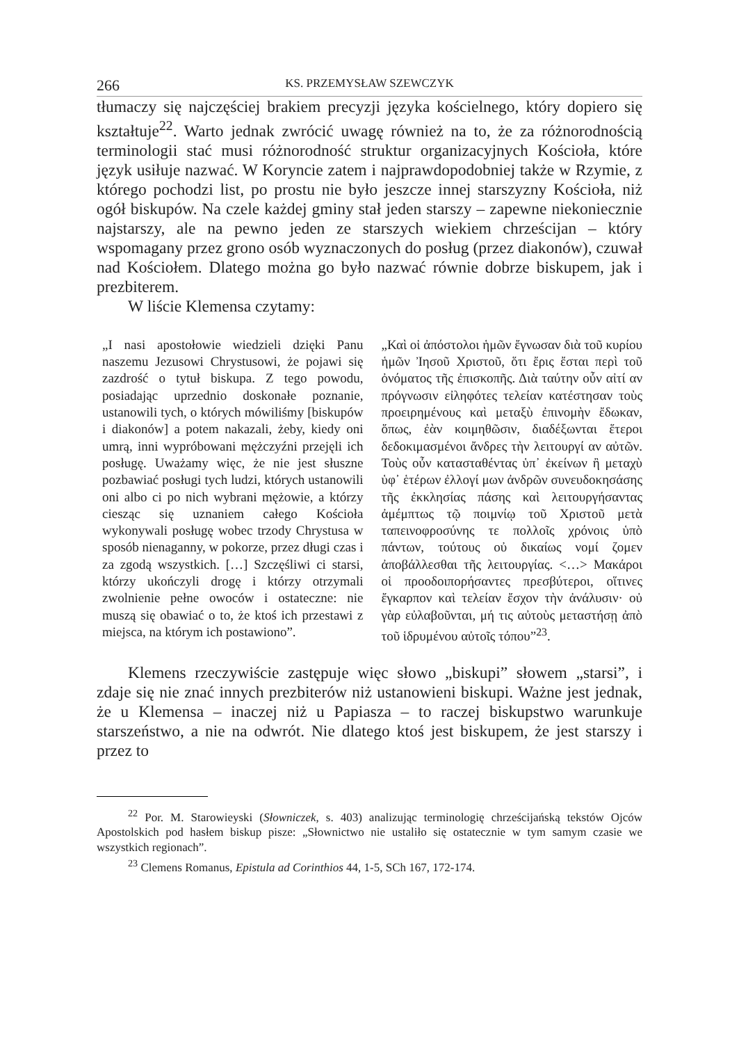266 KS. PRZEMYSŁAW SZEWCZYK
tłumaczy się najczęściej brakiem precyzji języka kościelnego, który dopiero się kształtuje<sup>22</sup>. Warto jednak zwrócić uwagę również na to, że za różnorodnością terminologii stać musi różnorodność struktur organizacyjnych Kościoła, które język usiłuje nazwać. W Koryncie zatem i najprawdopodobniej także w Rzymie, z którego pochodzi list, po prostu nie było jeszcze innej starszyzny Kościoła, niż ogół biskupów. Na czele każdej gminy stał jeden starszy – zapewne niekoniecznie najstarszy, ale na pewno jeden ze starszych wiekiem chrześcijan – który wspomagany przez grono osób wyznaczonych do posług (przez diakonów), czuwał nad Kościołem. Dlatego można go było nazwać równie dobrze biskupem, jak i prezbiterem.
W liście Klemensa czytamy:
„I nasi apostołowie wiedzieli dzięki Panu naszemu Jezusowi Chrystusowi, że pojawi się zazdrość o tytuł biskupa. Z tego powodu, posiadając uprzednio doskonałe poznanie, ustanowili tych, o których mówiliśmy [biskupów i diakonów] a potem nakazali, żeby, kiedy oni umrą, inni wypróbowani mężczyźni przejęli ich posługę. Uważamy więc, że nie jest słuszne pozbawiać posługi tych ludzi, których ustanowili oni albo ci po nich wybrani mężowie, a którzy ciesząc się uznaniem całego Kościoła wykonywali posługę wobec trzody Chrystusa w sposób nienaganny, w pokorze, przez długi czas i za zgodą wszystkich. […] Szczęśliwi ci starsi, którzy ukończyli drogę i którzy otrzymali zwolnienie pełne owoców i ostateczne: nie muszą się obawiać o to, że ktoś ich przestawi z miejsca, na którym ich postawiono”.
„Καὶ οἱ ἀπόστολοι ἡμῶν ἔγνωσαν διὰ τοῦ κυρίου ἡμῶν Ἰησοῦ Χριστοῦ, ὅτι ἔρις ἔσται περὶ τοῦ ὀνόματος τῆς ἐπισκοπῆς. Διὰ ταύτην οὖν αἰτί αν πρόγνωσιν εἰληφότες τελείαν κατέστησαν τοὺς προειρημένους καὶ μεταξὺ ἐπινομὴν ἔδωκαν, ὅπως, ἐὰν κοιμηθῶσιν, διαδέξωνται ἕτεροι δεδοκιμασμένοι ἄνδρες τὴν λειτουργί αν αὐτῶν. Τοὺς οὖν κατασταθέντας ὑπ᾿ ἐκείνων ἢ μεταχὺ ὑφ᾿ ἑτέρων ἐλλογί μων ἀνδρῶν συνευδοκησάσης τῆς ἐκκλησίας πάσης καὶ λειτουργήσαντας ἀμέμπτως τῷ ποιμνίῳ τοῦ Χριστοῦ μετὰ ταπεινοφροσύνης τε πολλοῖς χρόνοις ὑπὸ πάντων, τούτους οὐ δικαίως νομί ζομεν ἀποβάλλεσθαι τῆς λειτουργίας. <…> Μακάροι οἱ προοδοιπορήσαντες πρεσβύτεροι, οἵτινες ἔγκαρπον καὶ τελείαν ἔσχον τὴν ἀνάλυσιν· οὐ γὰρ εὐλαβοῦνται, μή τις αὐτοὺς μεταστήσῃ ἀπὸ τοῦ ἱδρυμένου αὐτοῖς τόπου”<sup>23</sup>.
Klemens rzeczywiście zastępuje więc słowo „biskupi” słowem „starsi”, i zdaje się nie znać innych prezbiterów niż ustanowieni biskupi. Ważne jest jednak, że u Klemensa – inaczej niż u Papiasza – to raczej biskupstwo warunkuje starszeństwo, a nie na odwrót. Nie dlatego ktoś jest biskupem, że jest starszy i przez to
<sup>22</sup> Por. M. Starowieyski (Słowniczek, s. 403) analizując terminologię chrześcijańską tekstów Ojców Apostolskich pod hasłem biskup pisze: „Słownictwo nie ustaliło się ostatecznie w tym samym czasie we wszystkich regionach”.
<sup>23</sup> Clemens Romanus, Epistula ad Corinthios 44, 1-5, SCh 167, 172-174.